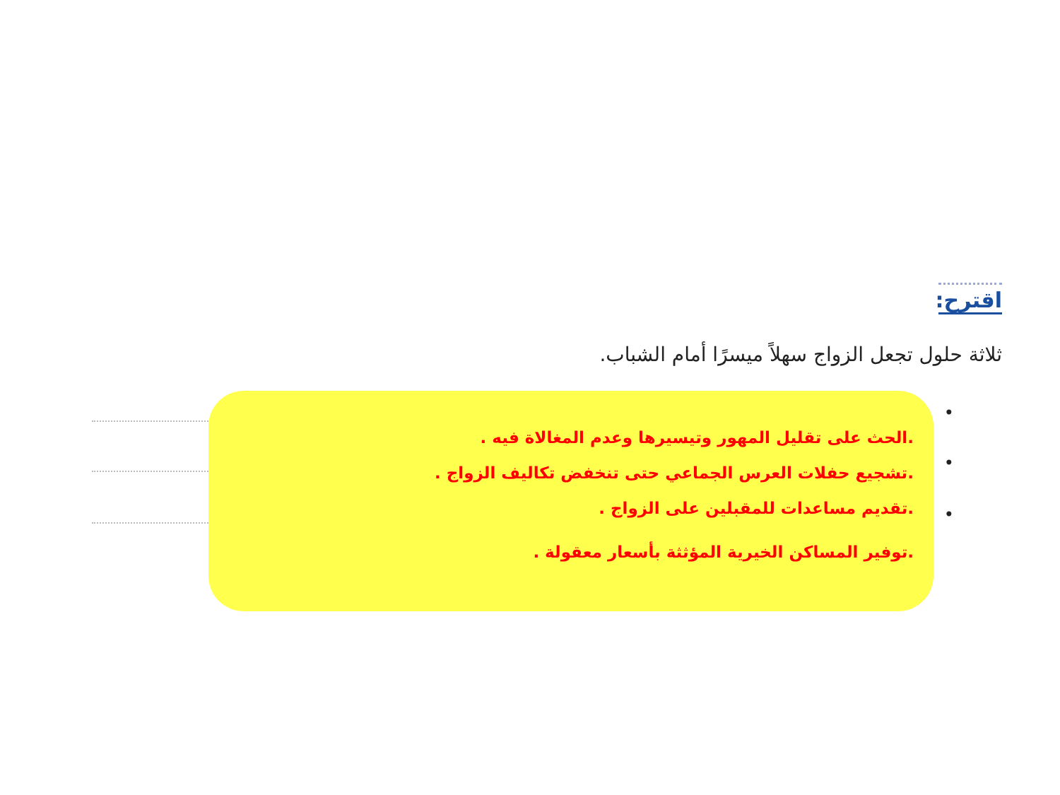اقترح:
ثلاثة حلول تجعل الزواج سهلاً ميسرًا أمام الشباب.
•
•
•
.الحث على تقليل المهور وتيسيرها وعدم المغالاة فيه .
.تشجيع حفلات العرس الجماعي حتى تنخفض تكاليف الزواج .
.تقديم مساعدات للمقبلين على الزواج .
.توفير المساكن الخيرية المؤثثة بأسعار معقولة .